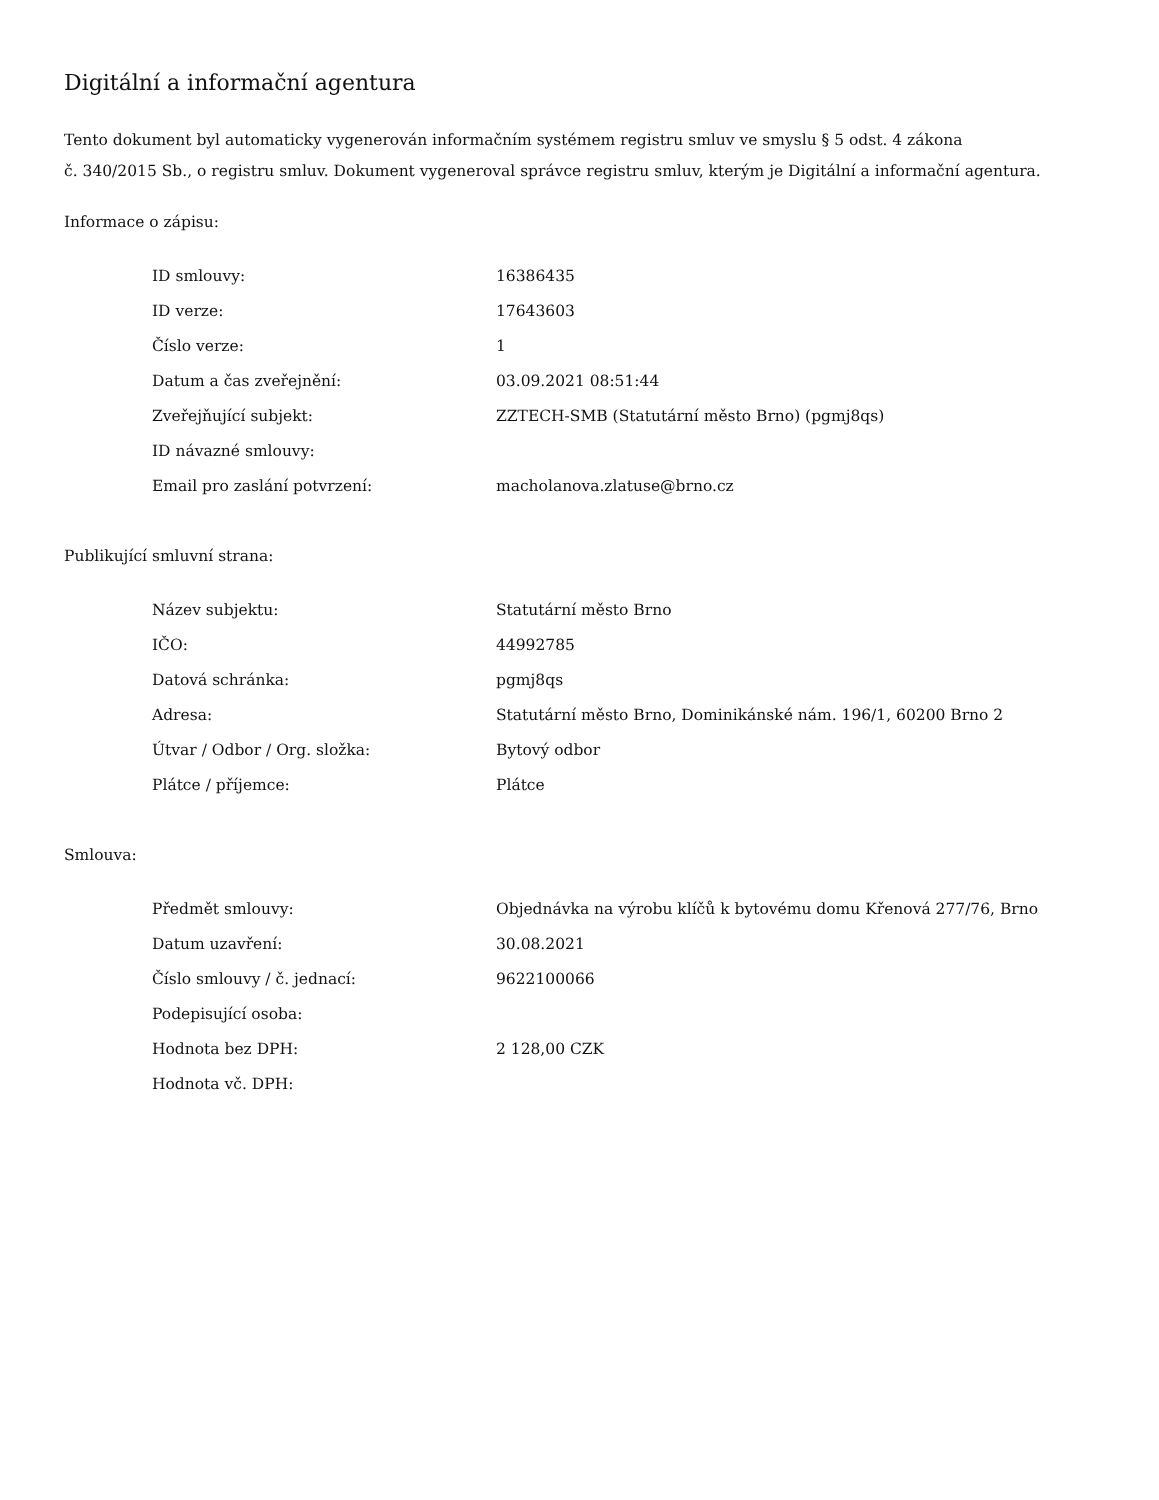Digitální a informační agentura
Tento dokument byl automaticky vygenerován informačním systémem registru smluv ve smyslu § 5 odst. 4 zákona
č. 340/2015 Sb., o registru smluv. Dokument vygeneroval správce registru smluv, kterým je Digitální a informační agentura.
Informace o zápisu:
| ID smlouvy: | 16386435 |
| ID verze: | 17643603 |
| Číslo verze: | 1 |
| Datum a čas zveřejnění: | 03.09.2021 08:51:44 |
| Zveřejňující subjekt: | ZZTECH-SMB (Statutární město Brno) (pgmj8qs) |
| ID návazné smlouvy: | |
| Email pro zaslání potvrzení: | macholanova.zlatuse@brno.cz |
Publikující smluvní strana:
| Název subjektu: | Statutární město Brno |
| IČO: | 44992785 |
| Datová schránka: | pgmj8qs |
| Adresa: | Statutární město Brno, Dominikánské nám. 196/1, 60200 Brno 2 |
| Útvar / Odbor / Org. složka: | Bytový odbor |
| Plátce / příjemce: | Plátce |
Smlouva:
| Předmět smlouvy: | Objednávka na výrobu klíčů k bytovému domu Křenová 277/76, Brno |
| Datum uzavření: | 30.08.2021 |
| Číslo smlouvy / č. jednací: | 9622100066 |
| Podepisující osoba: | |
| Hodnota bez DPH: | 2 128,00 CZK |
| Hodnota vč. DPH: | |